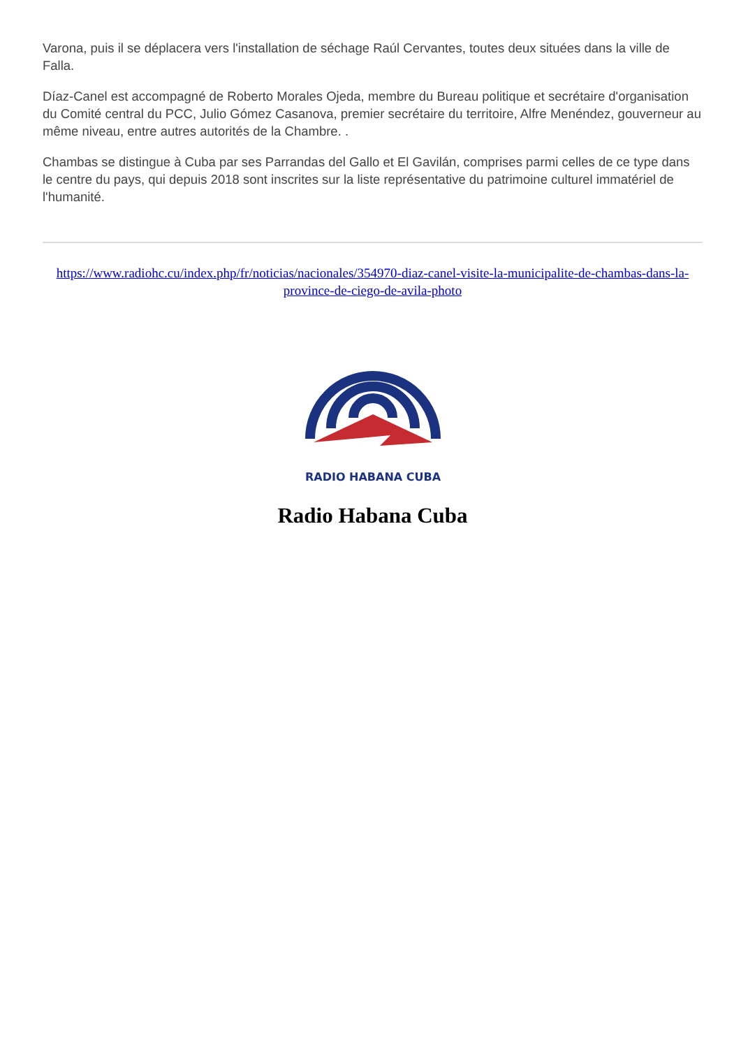Varona, puis il se déplacera vers l'installation de séchage Raúl Cervantes, toutes deux situées dans la ville de Falla.
Díaz-Canel est accompagné de Roberto Morales Ojeda, membre du Bureau politique et secrétaire d'organisation du Comité central du PCC, Julio Gómez Casanova, premier secrétaire du territoire, Alfre Menéndez, gouverneur au même niveau, entre autres autorités de la Chambre. .
Chambas se distingue à Cuba par ses Parrandas del Gallo et El Gavilán, comprises parmi celles de ce type dans le centre du pays, qui depuis 2018 sont inscrites sur la liste représentative du patrimoine culturel immatériel de l'humanité.
https://www.radiohc.cu/index.php/fr/noticias/nacionales/354970-diaz-canel-visite-la-municipalite-de-chambas-dans-la-province-de-ciego-de-avila-photo
RADIO HABANA CUBA
Radio Habana Cuba